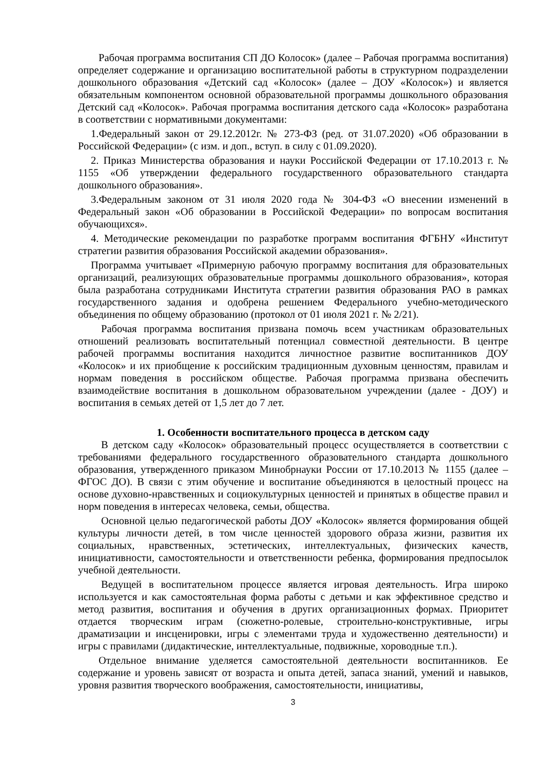Рабочая программа воспитания СП ДО Колосок» (далее – Рабочая программа воспитания) определяет содержание и организацию воспитательной работы в структурном подразделении дошкольного образования «Детский сад «Колосок» (далее – ДОУ «Колосок») и является обязательным компонентом основной образовательной программы дошкольного образования Детский сад «Колосок». Рабочая программа воспитания детского сада «Колосок» разработана в соответствии с нормативными документами:
1.Федеральный закон от 29.12.2012г. № 273-ФЗ (ред. от 31.07.2020) «Об образовании в Российской Федерации» (с изм. и доп., вступ. в силу с 01.09.2020).
2. Приказ Министерства образования и науки Российской Федерации от 17.10.2013 г. № 1155 «Об утверждении федерального государственного образовательного стандарта дошкольного образования».
3.Федеральным законом от 31 июля 2020 года № 304-ФЗ «О внесении изменений в Федеральный закон «Об образовании в Российской Федерации» по вопросам воспитания обучающихся».
4. Методические рекомендации по разработке программ воспитания ФГБНУ «Институт стратегии развития образования Российской академии образования».
Программа учитывает «Примерную рабочую программу воспитания для образовательных организаций, реализующих образовательные программы дошкольного образования», которая была разработана сотрудниками Института стратегии развития образования РАО в рамках государственного задания и одобрена решением Федерального учебно-методического объединения по общему образованию (протокол от 01 июля 2021 г. № 2/21).
Рабочая программа воспитания призвана помочь всем участникам образовательных отношений реализовать воспитательный потенциал совместной деятельности. В центре рабочей программы воспитания находится личностное развитие воспитанников ДОУ «Колосок» и их приобщение к российским традиционным духовным ценностям, правилам и нормам поведения в российском обществе. Рабочая программа призвана обеспечить взаимодействие воспитания в дошкольном образовательном учреждении (далее - ДОУ) и воспитания в семьях детей от 1,5 лет до 7 лет.
1. Особенности воспитательного процесса в детском саду
В детском саду «Колосок» образовательный процесс осуществляется в соответствии с требованиями федерального государственного образовательного стандарта дошкольного образования, утвержденного приказом Минобрнауки России от 17.10.2013 № 1155 (далее – ФГОС ДО). В связи с этим обучение и воспитание объединяются в целостный процесс на основе духовно-нравственных и социокультурных ценностей и принятых в обществе правил и норм поведения в интересах человека, семьи, общества.
Основной целью педагогической работы ДОУ «Колосок» является формирования общей культуры личности детей, в том числе ценностей здорового образа жизни, развития их социальных, нравственных, эстетических, интеллектуальных, физических качеств, инициативности, самостоятельности и ответственности ребенка, формирования предпосылок учебной деятельности.
Ведущей в воспитательном процессе является игровая деятельность. Игра широко используется и как самостоятельная форма работы с детьми и как эффективное средство и метод развития, воспитания и обучения в других организационных формах. Приоритет отдается творческим играм (сюжетно-ролевые, строительно-конструктивные, игры драматизации и инсценировки, игры с элементами труда и художественно деятельности) и игры с правилами (дидактические, интеллектуальные, подвижные, хороводные т.п.).
Отдельное внимание уделяется самостоятельной деятельности воспитанников. Ее содержание и уровень зависят от возраста и опыта детей, запаса знаний, умений и навыков, уровня развития творческого воображения, самостоятельности, инициативы,
3